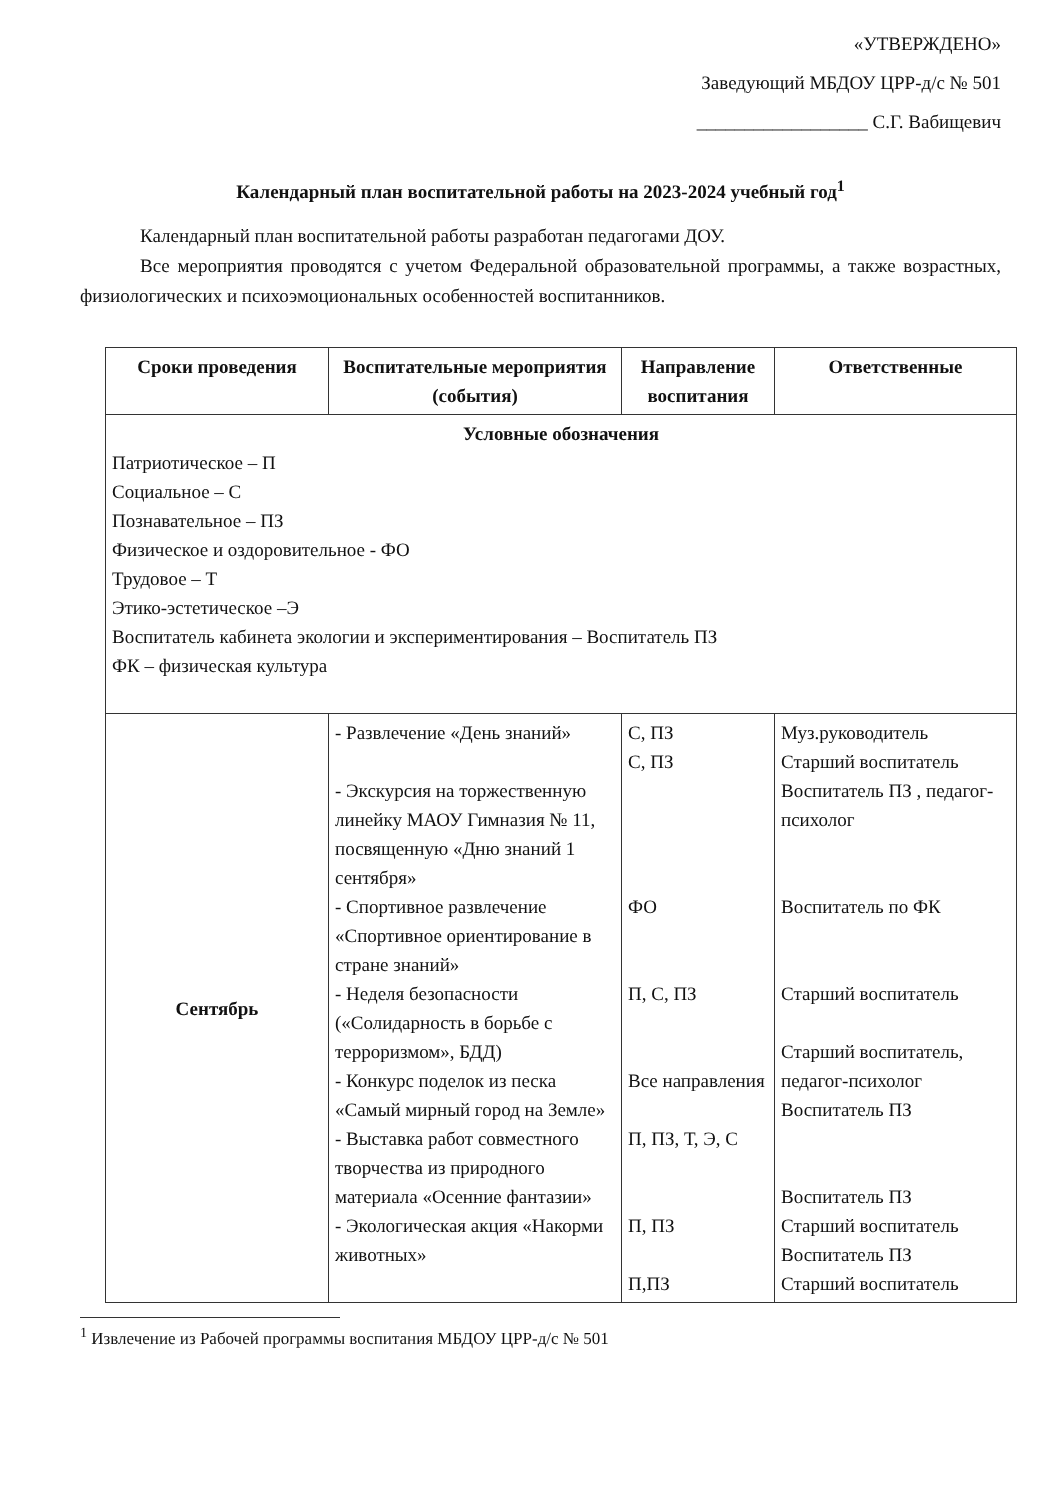«УТВЕРЖДЕНО»
Заведующий МБДОУ ЦРР-д/с № 501
__________________ С.Г. Вабищевич
Календарный план воспитательной работы на 2023-2024 учебный год<sup>1</sup>
Календарный план воспитательной работы разработан педагогами ДОУ.
Все мероприятия проводятся с учетом Федеральной образовательной программы, а также возрастных, физиологических и психоэмоциональных особенностей воспитанников.
| Сроки проведения | Воспитательные мероприятия (события) | Направление воспитания | Ответственные |
| --- | --- | --- | --- |
| Условные обозначения Патриотическое – П Социальное – С Познавательное – ПЗ Физическое и оздоровительное - ФО Трудовое – Т Этико-эстетическое –Э Воспитатель кабинета экологии и экспериментирования – Воспитатель ПЗ ФК – физическая культура | | | |
| Сентябрь | - Развлечение «День знаний» - Экскурсия на торжественную линейку МАОУ Гимназия № 11, посвященную «Дню знаний 1 сентября» - Спортивное развлечение «Спортивное ориентирование в стране знаний» - Неделя безопасности («Солидарность в борьбе с терроризмом», БДД) - Конкурс поделок из песка «Самый мирный город на Земле» - Выставка работ совместного творчества из природного материала «Осенние фантазии» - Экологическая акция «Накорми животных» | С, ПЗ С, ПЗ ФО П, С, ПЗ Все направления П, ПЗ, Т, Э, С П, ПЗ П,ПЗ | Муз.руководитель Старший воспитатель Воспитатель ПЗ , педагог-психолог Воспитатель по ФК Старший воспитатель Старший воспитатель, педагог-психолог Воспитатель ПЗ Воспитатель ПЗ Старший воспитатель Воспитатель ПЗ Старший воспитатель |
<sup>1</sup> Извлечение из Рабочей программы воспитания МБДОУ ЦРР-д/с № 501